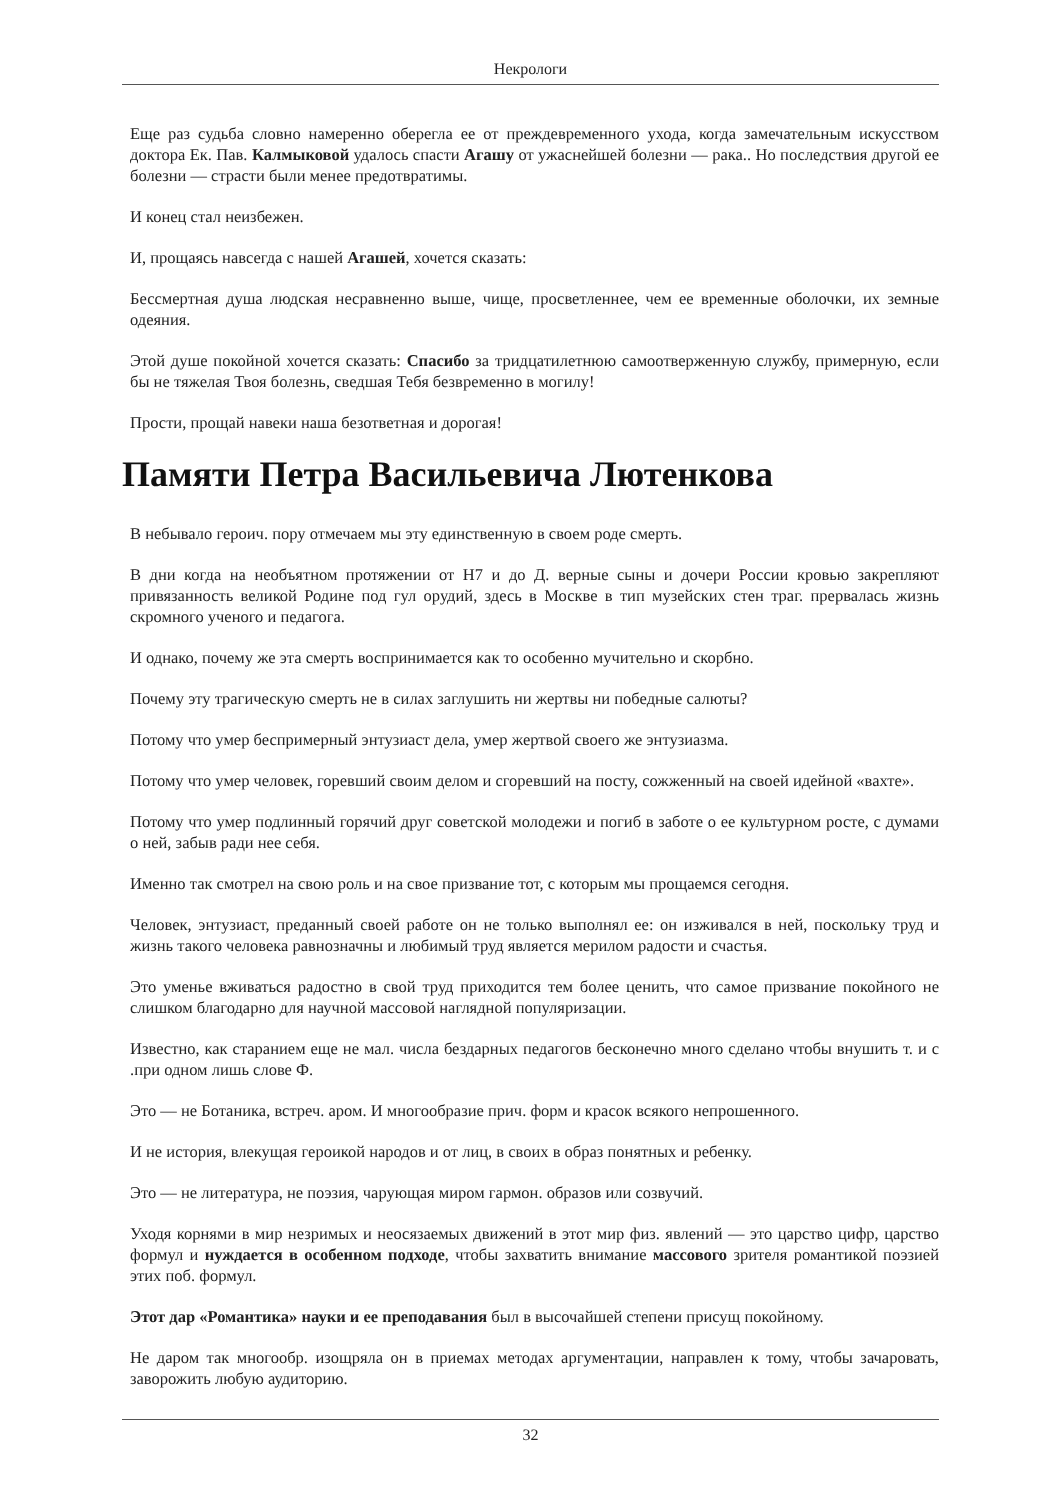Некрологи
Еще раз судьба словно намеренно оберегла ее от преждевременного ухода, когда замечательным искусством доктора Ек. Пав. Калмыковой удалось спасти Агашу от ужаснейшей болезни — рака.. Но последствия другой ее болезни — страсти были менее предотвратимы.
И конец стал неизбежен.
И, прощаясь навсегда с нашей Агашей, хочется сказать:
Бессмертная душа людская несравненно выше, чище, просветленнее, чем ее временные оболочки, их земные одеяния.
Этой душе покойной хочется сказать: Спасибо за тридцатилетнюю самоотверженную службу, примерную, если бы не тяжелая Твоя болезнь, сведшая Тебя безвременно в могилу!
Прости, прощай навеки наша безответная и дорогая!
Памяти Петра Васильевича Лютенкова
В небывало героич. пору отмечаем мы эту единственную в своем роде смерть.
В дни когда на необъятном протяжении от Н7 и до Д. верные сыны и дочери России кровью закрепляют привязанность великой Родине под гул орудий, здесь в Москве в тип музейских стен траг. прервалась жизнь скромного ученого и педагога.
И однако, почему же эта смерть воспринимается как то особенно мучительно и скорбно.
Почему эту трагическую смерть не в силах заглушить ни жертвы ни победные салюты?
Потому что умер беспримерный энтузиаст дела, умер жертвой своего же энтузиазма.
Потому что умер человек, горевший своим делом и сгоревший на посту, сожженный на своей идейной «вахте».
Потому что умер подлинный горячий друг советской молодежи и погиб в заботе о ее культурном росте, с думами о ней, забыв ради нее себя.
Именно так смотрел на свою роль и на свое призвание тот, с которым мы прощаемся сегодня.
Человек, энтузиаст, преданный своей работе он не только выполнял ее: он изживался в ней, поскольку труд и жизнь такого человека равнозначны и любимый труд является мерилом радости и счастья.
Это уменье вживаться радостно в свой труд приходится тем более ценить, что самое призвание покойного не слишком благодарно для научной массовой наглядной популяризации.
Известно, как старанием еще не мал. числа бездарных педагогов бесконечно много сделано чтобы внушить т. и с .при одном лишь слове Ф.
Это — не Ботаника, встреч. аром. И многообразие прич. форм и красок всякого непрошенного.
И не история, влекущая героикой народов и от лиц, в своих в образ понятных и ребенку.
Это — не литература, не поэзия, чарующая миром гармон. образов или созвучий.
Уходя корнями в мир незримых и неосязаемых движений в этот мир физ. явлений — это царство цифр, царство формул и нуждается в особенном подходе, чтобы захватить внимание массового зрителя романтикой поэзией этих поб. формул.
Этот дар «Романтика» науки и ее преподавания был в высочайшей степени присущ покойному.
Не даром так многообр. изощряла он в приемах методах аргументации, направлен к тому, чтобы зачаровать, заворожить любую аудиторию.
32